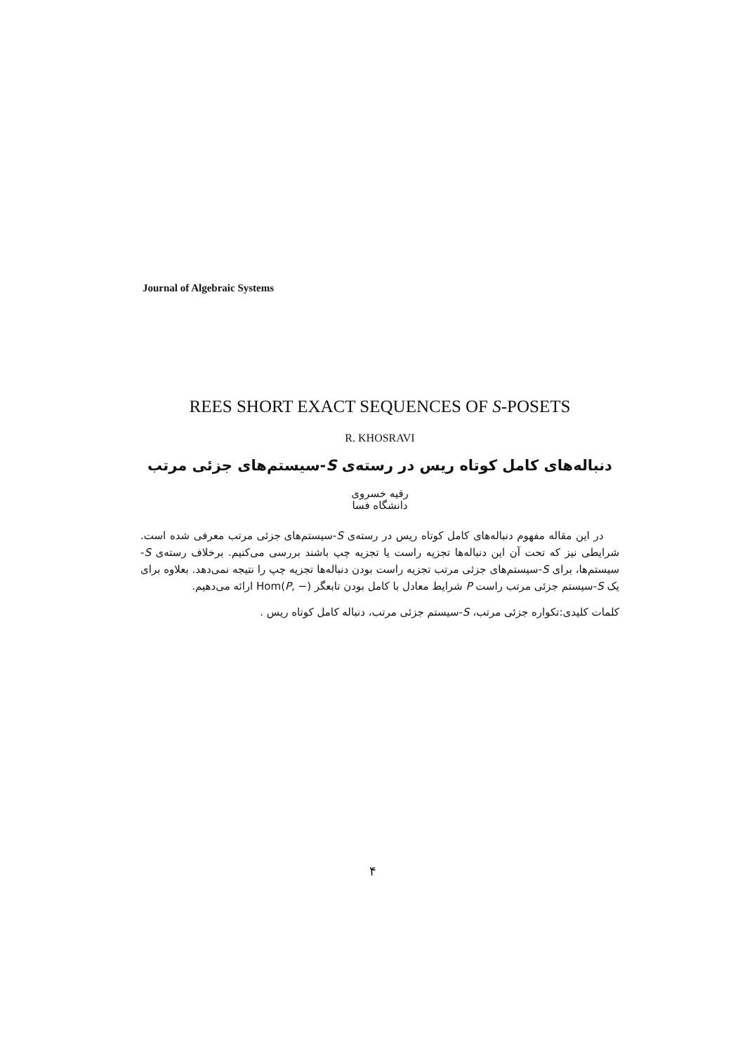Journal of Algebraic Systems
REES SHORT EXACT SEQUENCES OF S-POSETS
R. KHOSRAVI
دنباله‌های کامل کوتاه ریس در رسته‌ی S-سیستم‌های جزئی مرتب
رقیه خسروی
دانشگاه فسا
در این مقاله مفهوم دنباله‌های کامل کوتاه ریس در رسته‌ی S-سیستم‌های جزئی مرتب معرفی شده است. شرایطی نیز که تحت آن این دنباله‌ها تجزیه راست یا تجزیه چپ باشند بررسی می‌کنیم. برخلاف رسته‌ی S-سیستم‌ها، برای S-سیستم‌های جزئی مرتب تجزیه راست بودن دنباله‌ها تجزیه چپ را نتیجه نمی‌دهد. بعلاوه برای یک S-سیستم جزئی مرتب راست P شرایط معادل با کامل بودن تابعگر Hom(P, −) ارائه می‌دهیم.
کلمات کلیدی:تکواره جزئی مرتب، S-سیستم جزئی مرتب، دنباله کامل کوتاه ریس .
۴